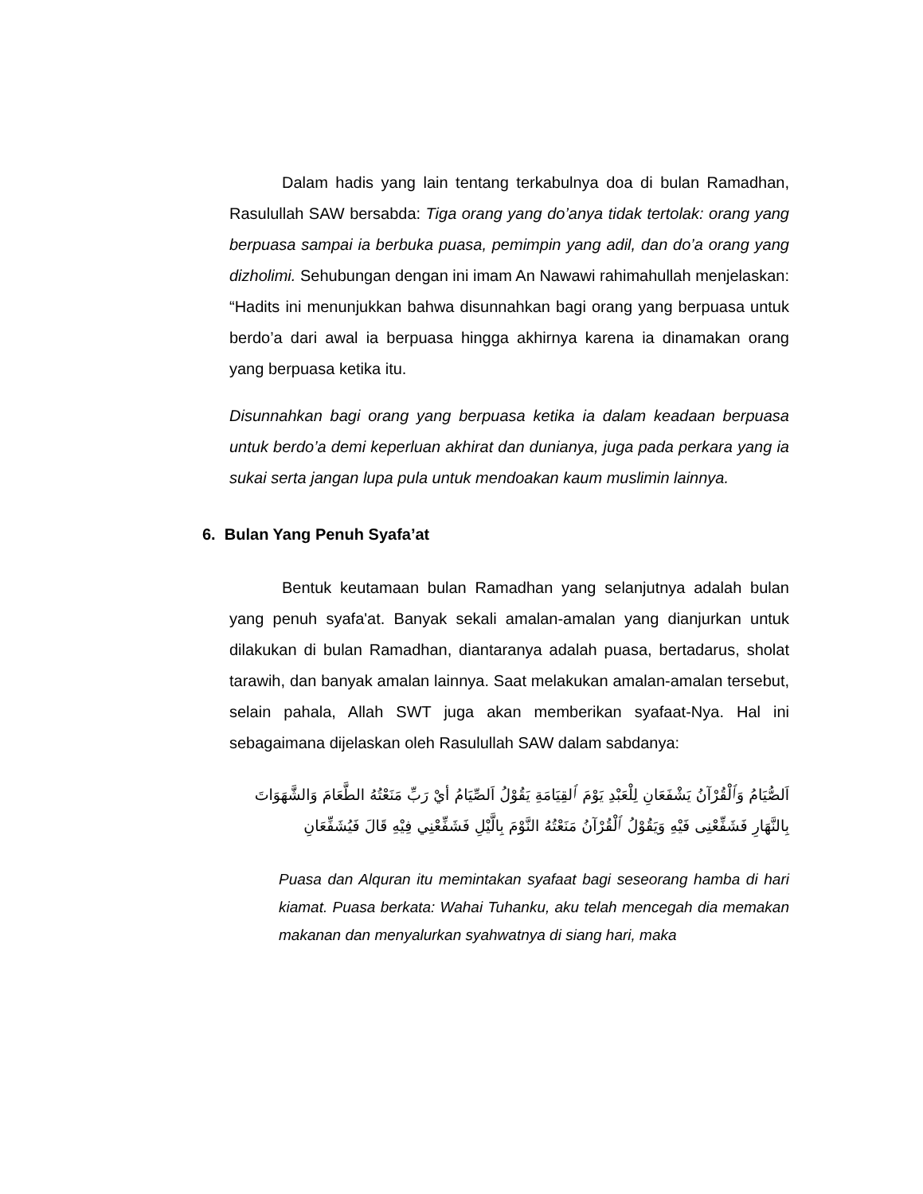Dalam hadis yang lain tentang terkabulnya doa di bulan Ramadhan, Rasulullah SAW bersabda: Tiga orang yang do’anya tidak tertolak: orang yang berpuasa sampai ia berbuka puasa, pemimpin yang adil, dan do’a orang yang dizholimi. Sehubungan dengan ini imam An Nawawi rahimahullah menjelaskan: “Hadits ini menunjukkan bahwa disunnahkan bagi orang yang berpuasa untuk berdo’a dari awal ia berpuasa hingga akhirnya karena ia dinamakan orang yang berpuasa ketika itu.
Disunnahkan bagi orang yang berpuasa ketika ia dalam keadaan berpuasa untuk berdo’a demi keperluan akhirat dan dunianya, juga pada perkara yang ia sukai serta jangan lupa pula untuk mendoakan kaum muslimin lainnya.
6. Bulan Yang Penuh Syafa’at
Bentuk keutamaan bulan Ramadhan yang selanjutnya adalah bulan yang penuh syafa'at. Banyak sekali amalan-amalan yang dianjurkan untuk dilakukan di bulan Ramadhan, diantaranya adalah puasa, bertadarus, sholat tarawih, dan banyak amalan lainnya. Saat melakukan amalan-amalan tersebut, selain pahala, Allah SWT juga akan memberikan syafaat-Nya. Hal ini sebagaimana dijelaskan oleh Rasulullah SAW dalam sabdanya:
اَلصُّيَامُ وَٱلْقُرْآنُ يَشْفَعَانِ لِلْعَبْدِ يَوْمَ ٱلقِيَامَةِ يَقُوْلُ اَلصِّيَامُ أيْ رَبِّ مَنَعْتُهُ الطَّعَامَ وَالشَّهَوَاتَ بِالنَّهَارِ فَشَفِّعْنِى فَيْهِ وَيَقُوْلُ ٱلْقُرْآنُ مَنَعْتُهُ النَّوْمَ بِالَّيْلِ فَشَفِّعْنِي فِيْهِ قَالَ فَيُشَفِّعَانِ
Puasa dan Alquran itu memintakan syafaat bagi seseorang hamba di hari kiamat. Puasa berkata: Wahai Tuhanku, aku telah mencegah dia memakan makanan dan menyalurkan syahwatnya di siang hari, maka